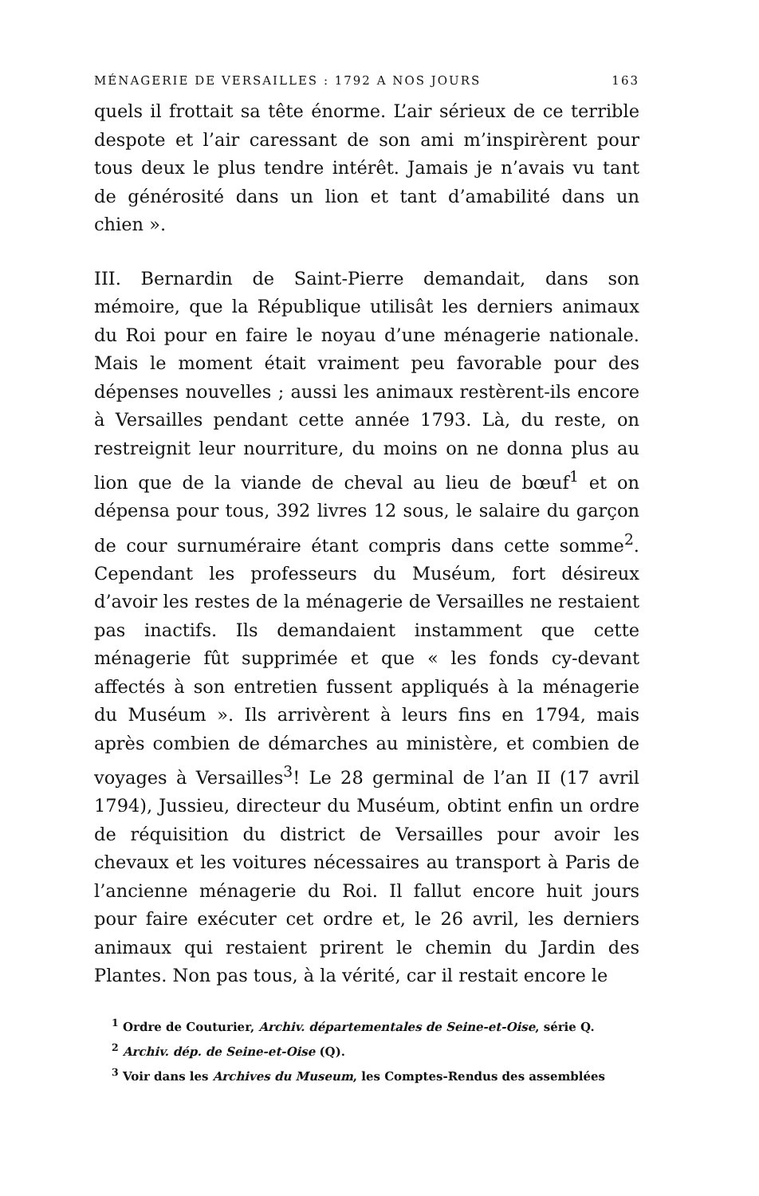MÉNAGERIE DE VERSAILLES : 1792 A NOS JOURS 163
quels il frottait sa tête énorme. L’air sérieux de ce terrible despote et l’air caressant de son ami m’inspirèrent pour tous deux le plus tendre intérêt. Jamais je n’avais vu tant de générosité dans un lion et tant d’amabilité dans un chien ».
III. Bernardin de Saint-Pierre demandait, dans son mémoire, que la République utilisât les derniers animaux du Roi pour en faire le noyau d’une ménagerie nationale. Mais le moment était vraiment peu favorable pour des dépenses nouvelles ; aussi les animaux restèrent-ils encore à Versailles pendant cette année 1793. Là, du reste, on restreignit leur nourriture, du moins on ne donna plus au lion que de la viande de cheval au lieu de bœuf<sup>1</sup> et on dépensa pour tous, 392 livres 12 sous, le salaire du garçon de cour surnuméraire étant compris dans cette somme<sup>2</sup>. Cependant les professeurs du Muséum, fort désireux d’avoir les restes de la ménagerie de Versailles ne restaient pas inactifs. Ils demandaient instamment que cette ménagerie fût supprimée et que « les fonds cy-devant affectés à son entretien fussent appliqués à la ménagerie du Muséum ». Ils arrivèrent à leurs fins en 1794, mais après combien de démarches au ministère, et combien de voyages à Versailles<sup>3</sup>! Le 28 germinal de l’an II (17 avril 1794), Jussieu, directeur du Muséum, obtint enfin un ordre de réquisition du district de Versailles pour avoir les chevaux et les voitures nécessaires au transport à Paris de l’ancienne ménagerie du Roi. Il fallut encore huit jours pour faire exécuter cet ordre et, le 26 avril, les derniers animaux qui restaient prirent le chemin du Jardin des Plantes. Non pas tous, à la vérité, car il restait encore le
<sup>1</sup> Ordre de Couturier, Archiv. départementales de Seine-et-Oise, série Q.
<sup>2</sup> Archiv. dép. de Seine-et-Oise (Q).
<sup>3</sup> Voir dans les Archives du Museum, les Comptes-Rendus des assemblées